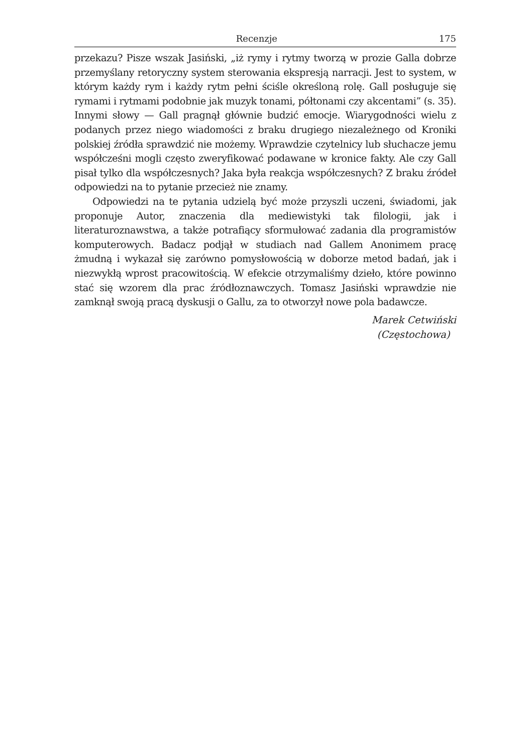Recenzje 175
przekazu? Pisze wszak Jasiński, „iż rymy i rytmy tworzą w prozie Galla dobrze przemyślany retoryczny system sterowania ekspresją narracji. Jest to system, w którym każdy rym i każdy rytm pełni ściśle określoną rolę. Gall posługuje się rymami i rytmami podobnie jak muzyk tonami, półtonami czy akcentami” (s. 35). Innymi słowy — Gall pragnął głównie budzić emocje. Wiarygodności wielu z podanych przez niego wiadomości z braku drugiego niezależnego od Kroniki polskiej źródła sprawdzić nie możemy. Wprawdzie czytelnicy lub słuchacze jemu współcześni mogli często zweryfikować podawane w kronice fakty. Ale czy Gall pisał tylko dla współczesnych? Jaka była reakcja współczesnych? Z braku źródeł odpowiedzi na to pytanie przecież nie znamy.
Odpowiedzi na te pytania udzielą być może przyszli uczeni, świadomi, jak proponuje Autor, znaczenia dla mediewistyki tak filologii, jak i literaturoznawstwa, a także potrafiący sformułować zadania dla programistów komputerowych. Badacz podjął w studiach nad Gallem Anonimem pracę żmudną i wykazał się zarówno pomysłowością w doborze metod badań, jak i niezwykłą wprost pracowitością. W efekcie otrzymaliśmy dzieło, które powinno stać się wzorem dla prac źródłoznawczych. Tomasz Jasiński wprawdzie nie zamknął swoją pracą dyskusji o Gallu, za to otworzył nowe pola badawcze.
Marek Cetwiński
(Częstochowa)